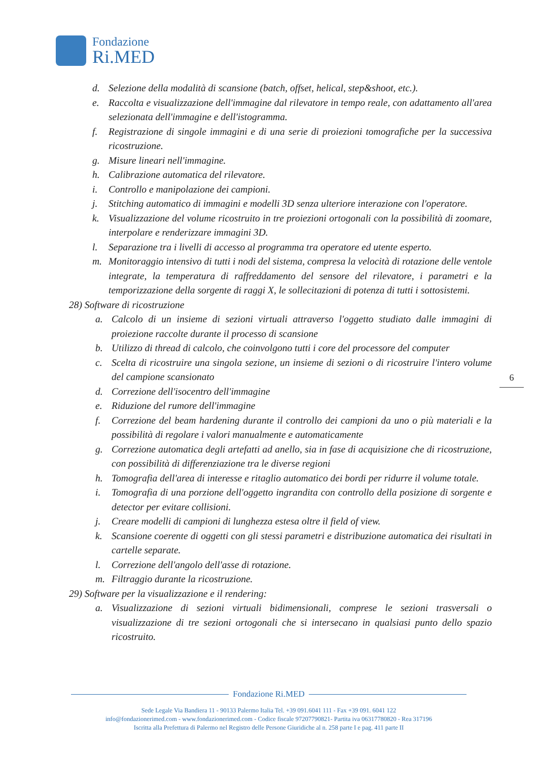Fondazione
Ri.MED
d. Selezione della modalità di scansione (batch, offset, helical, step&shoot, etc.).
e. Raccolta e visualizzazione dell'immagine dal rilevatore in tempo reale, con adattamento all'area selezionata dell'immagine e dell'istogramma.
f. Registrazione di singole immagini e di una serie di proiezioni tomografiche per la successiva ricostruzione.
g. Misure lineari nell'immagine.
h. Calibrazione automatica del rilevatore.
i. Controllo e manipolazione dei campioni.
j. Stitching automatico di immagini e modelli 3D senza ulteriore interazione con l'operatore.
k. Visualizzazione del volume ricostruito in tre proiezioni ortogonali con la possibilità di zoomare, interpolare e renderizzare immagini 3D.
l. Separazione tra i livelli di accesso al programma tra operatore ed utente esperto.
m. Monitoraggio intensivo di tutti i nodi del sistema, compresa la velocità di rotazione delle ventole integrate, la temperatura di raffreddamento del sensore del rilevatore, i parametri e la temporizzazione della sorgente di raggi X, le sollecitazioni di potenza di tutti i sottosistemi.
28) Software di ricostruzione
a. Calcolo di un insieme di sezioni virtuali attraverso l'oggetto studiato dalle immagini di proiezione raccolte durante il processo di scansione
b. Utilizzo di thread di calcolo, che coinvolgono tutti i core del processore del computer
c. Scelta di ricostruire una singola sezione, un insieme di sezioni o di ricostruire l'intero volume del campione scansionato
d. Correzione dell'isocentro dell'immagine
e. Riduzione del rumore dell'immagine
f. Correzione del beam hardening durante il controllo dei campioni da uno o più materiali e la possibilità di regolare i valori manualmente e automaticamente
g. Correzione automatica degli artefatti ad anello, sia in fase di acquisizione che di ricostruzione, con possibilità di differenziazione tra le diverse regioni
h. Tomografia dell'area di interesse e ritaglio automatico dei bordi per ridurre il volume totale.
i. Tomografia di una porzione dell'oggetto ingrandita con controllo della posizione di sorgente e detector per evitare collisioni.
j. Creare modelli di campioni di lunghezza estesa oltre il field of view.
k. Scansione coerente di oggetti con gli stessi parametri e distribuzione automatica dei risultati in cartelle separate.
l. Correzione dell'angolo dell'asse di rotazione.
m. Filtraggio durante la ricostruzione.
29) Software per la visualizzazione e il rendering:
a. Visualizzazione di sezioni virtuali bidimensionali, comprese le sezioni trasversali o visualizzazione di tre sezioni ortogonali che si intersecano in qualsiasi punto dello spazio ricostruito.
6
Fondazione Ri.MED
Sede Legale Via Bandiera 11 - 90133 Palermo Italia Tel. +39 091.6041 111 - Fax +39 091. 6041 122
info@fondazionerimed.com - www.fondazionerimed.com - Codice fiscale 97207790821- Partita iva 06317780820 - Rea 317196
Iscritta alla Prefettura di Palermo nel Registro delle Persone Giuridiche al n. 258 parte I e pag. 411 parte II